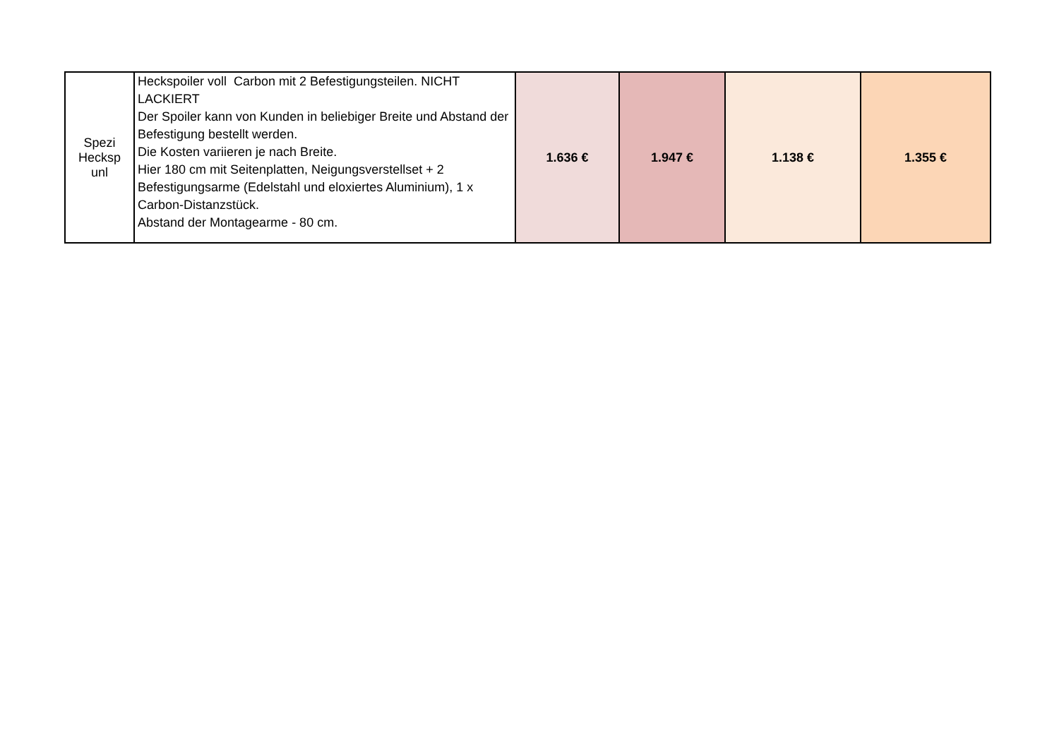| Spezi Hecksp unl | Heckspoiler voll Carbon mit 2 Befestigungsteilen. NICHT LACKIERT Der Spoiler kann von Kunden in beliebiger Breite und Abstand der Befestigung bestellt werden. Die Kosten variieren je nach Breite. Hier 180 cm mit Seitenplatten, Neigungsverstellset + 2 Befestigungsarme (Edelstahl und eloxiertes Aluminium), 1 x Carbon-Distanzstück. Abstand der Montagearme - 80 cm. | 1.636 € | 1.947 € | 1.138 € | 1.355 € |